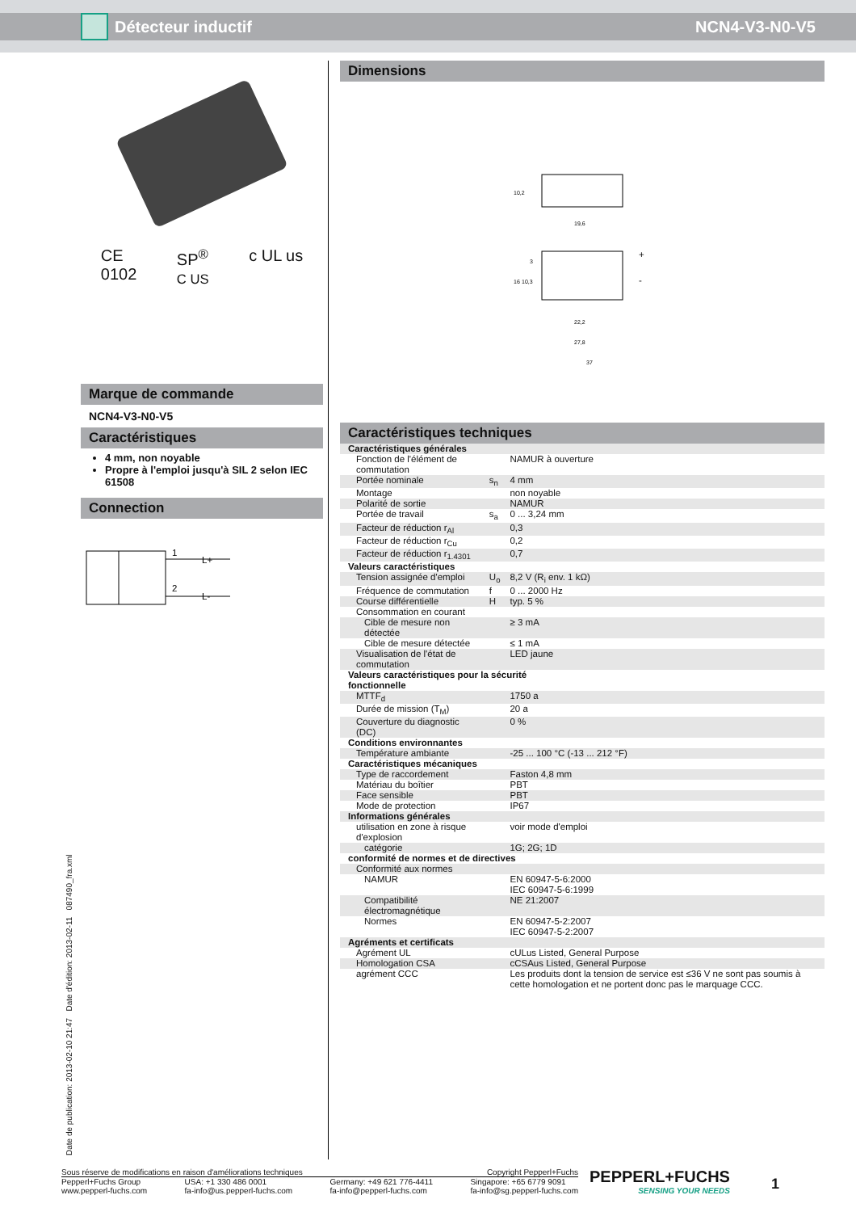Détecteur inductif NCN4-V3-N0-V5
CE
0102 SP<sup>®</sup>
C US c UL us
Marque de commande
NCN4-V3-N0-V5
Caractéristiques
4 mm, non noyable
Propre à l'emploi jusqu'à SIL 2 selon IEC 61508
Connection
1
2
L+
L-
Dimensions
19,6
22,2
27,8
37
10,2
16
10,3
3
+
-
Caractéristiques techniques
| Caractéristiques générales | | |
| Fonction de l'élément de commutation | | NAMUR à ouverture |
| Portée nominale | s<sub>n</sub> | 4 mm |
| Montage | | non noyable |
| Polarité de sortie | | NAMUR |
| Portée de travail | s<sub>a</sub> | 0 ... 3,24 mm |
| Facteur de réduction r<sub>Al</sub> | | 0,3 |
| Facteur de réduction r<sub>Cu</sub> | | 0,2 |
| Facteur de réduction r<sub>1.4301</sub> | | 0,7 |
| Valeurs caractéristiques | | |
| Tension assignée d'emploi | U<sub>o</sub> | 8,2 V (R<sub>i</sub> env. 1 kΩ) |
| Fréquence de commutation | f | 0 ... 2000 Hz |
| Course différentielle | H | typ. 5 % |
| Consommation en courant | | |
| Cible de mesure non détectée | | ≥ 3 mA |
| Cible de mesure détectée | | ≤ 1 mA |
| Visualisation de l'état de commutation | | LED jaune |
| Valeurs caractéristiques pour la sécurité fonctionnelle | | |
| MTTF<sub>d</sub> | | 1750 a |
| Durée de mission (T<sub>M</sub>) | | 20 a |
| Couverture du diagnostic (DC) | | 0 % |
| Conditions environnantes | | |
| Température ambiante | | -25 ... 100 °C (-13 ... 212 °F) |
| Caractéristiques mécaniques | | |
| Type de raccordement | | Faston 4,8 mm |
| Matériau du boîtier | | PBT |
| Face sensible | | PBT |
| Mode de protection | | IP67 |
| Informations générales | | |
| utilisation en zone à risque d'explosion | | voir mode d'emploi |
| catégorie | | 1G; 2G; 1D |
| conformité de normes et de directives | | |
| Conformité aux normes | | |
| NAMUR | | EN 60947-5-6:2000 IEC 60947-5-6:1999 |
| Compatibilité électromagnétique | | NE 21:2007 |
| Normes | | EN 60947-5-2:2007 IEC 60947-5-2:2007 |
| Agréments et certificats | | |
| Agrément UL | | cULus Listed, General Purpose |
| Homologation CSA | | cCSAus Listed, General Purpose |
| agrément CCC | | Les produits dont la tension de service est ≤36 V ne sont pas soumis à cette homologation et ne portent donc pas le marquage CCC. |
Date de publication: 2013-02-10 21:47 Date d'édition: 2013-02-11 087490_fra.xml
Sous réserve de modifications en raison d'améliorations techniques Copyright Pepperl+Fuchs
Pepperl+Fuchs Group
www.pepperl-fuchs.com USA: +1 330 486 0001
fa-info@us.pepperl-fuchs.com Germany: +49 621 776-4411
fa-info@pepperl-fuchs.com Singapore: +65 6779 9091
fa-info@sg.pepperl-fuchs.com
PEPPERL+FUCHS
SENSING YOUR NEEDS
1